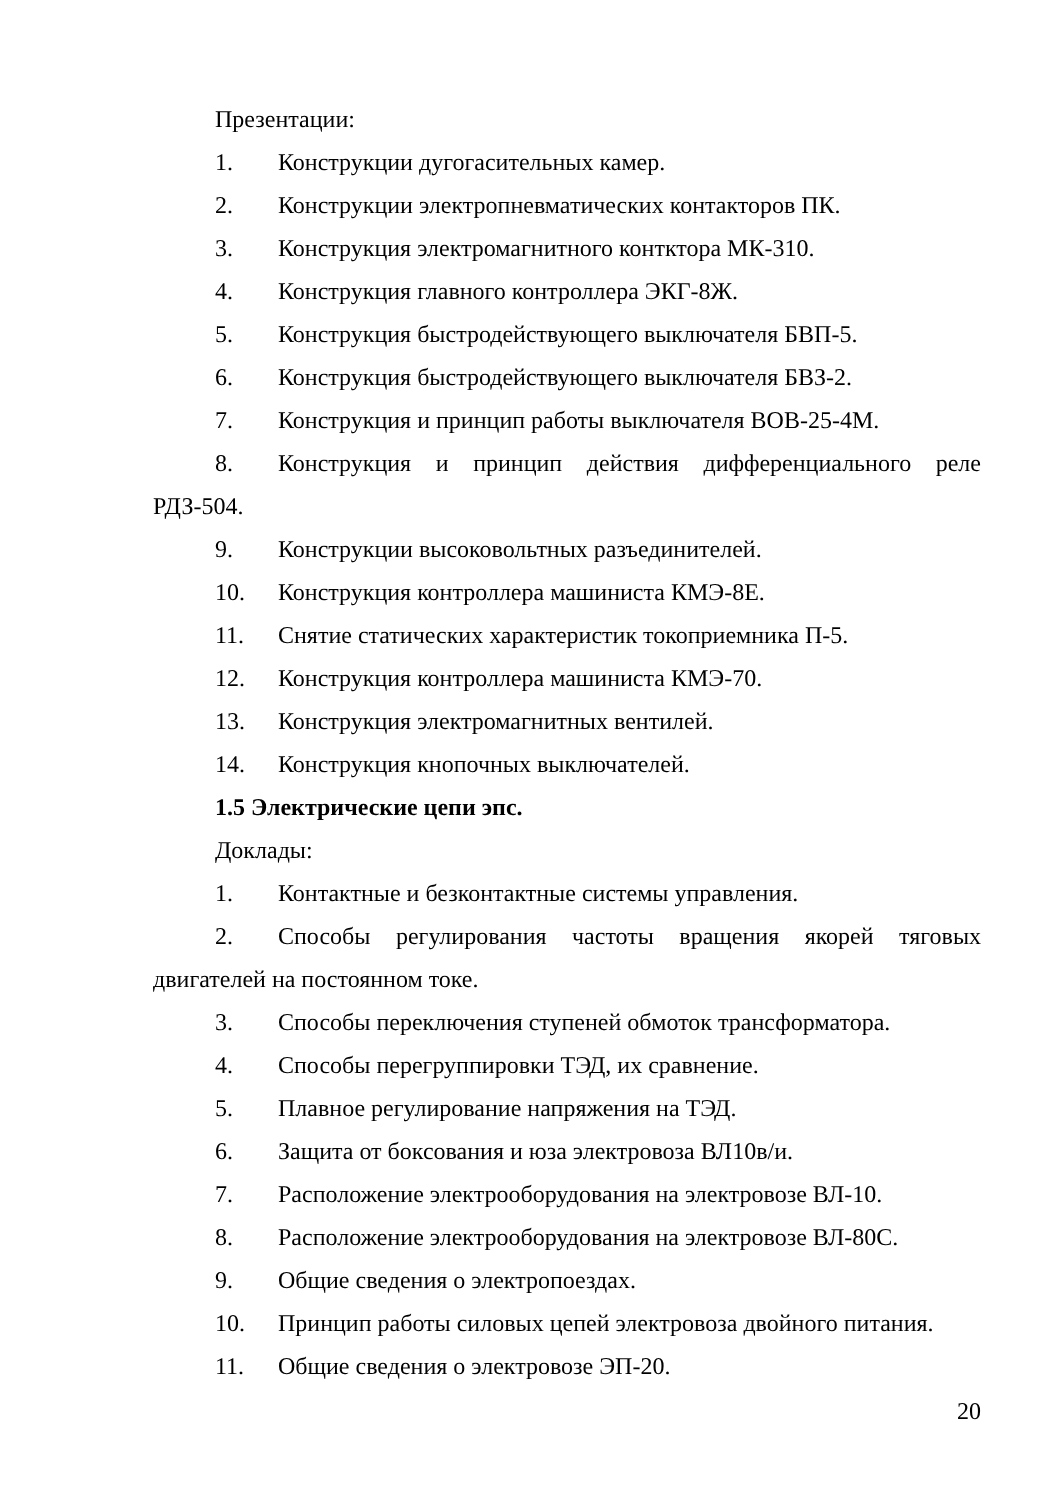Презентации:
1. Конструкции дугогасительных камер.
2. Конструкции электропневматических контакторов ПК.
3. Конструкция электромагнитного контктора МК-310.
4. Конструкция главного контроллера ЭКГ-8Ж.
5. Конструкция быстродействующего выключателя БВП-5.
6. Конструкция быстродействующего выключателя БВЗ-2.
7. Конструкция и принцип работы выключателя ВОВ-25-4М.
8. Конструкция и принцип действия дифференциального реле РДЗ-504.
9. Конструкции высоковольтных разъединителей.
10. Конструкция контроллера машиниста КМЭ-8Е.
11. Снятие статических характеристик токоприемника П-5.
12. Конструкция контроллера машиниста КМЭ-70.
13. Конструкция электромагнитных вентилей.
14. Конструкция кнопочных выключателей.
1.5 Электрические цепи эпс.
Доклады:
1. Контактные и безконтактные системы управления.
2. Способы регулирования частоты вращения якорей тяговых двигателей на постоянном токе.
3. Способы переключения ступеней обмоток трансформатора.
4. Способы перегруппировки ТЭД, их сравнение.
5. Плавное регулирование напряжения на ТЭД.
6. Защита от боксования и юза электровоза ВЛ10в/и.
7. Расположение электрооборудования на электровозе ВЛ-10.
8. Расположение электрооборудования на электровозе ВЛ-80С.
9. Общие сведения о электропоездах.
10. Принцип работы силовых цепей электровоза двойного питания.
11. Общие сведения о электровозе ЭП-20.
20